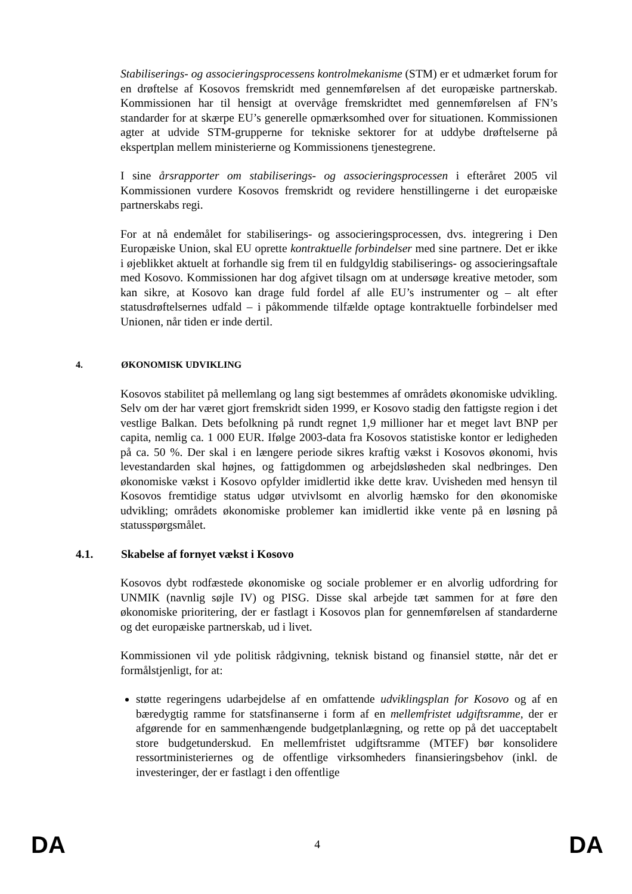Stabiliserings- og associeringsprocessens kontrolmekanisme (STM) er et udmærket forum for en drøftelse af Kosovos fremskridt med gennemførelsen af det europæiske partnerskab. Kommissionen har til hensigt at overvåge fremskridtet med gennemførelsen af FN’s standarder for at skærpe EU’s generelle opmærksomhed over for situationen. Kommissionen agter at udvide STM-grupperne for tekniske sektorer for at uddybe drøftelserne på ekspertplan mellem ministerierne og Kommissionens tjenestegrene.
I sine årsrapporter om stabiliserings- og associeringsprocessen i efteråret 2005 vil Kommissionen vurdere Kosovos fremskridt og revidere henstillingerne i det europæiske partnerskabs regi.
For at nå endemålet for stabiliserings- og associeringsprocessen, dvs. integrering i Den Europæiske Union, skal EU oprette kontraktuelle forbindelser med sine partnere. Det er ikke i øjeblikket aktuelt at forhandle sig frem til en fuldgyldig stabiliserings- og associeringsaftale med Kosovo. Kommissionen har dog afgivet tilsagn om at undersøge kreative metoder, som kan sikre, at Kosovo kan drage fuld fordel af alle EU’s instrumenter og – alt efter statusdrøftelsernes udfald – i påkommende tilfælde optage kontraktuelle forbindelser med Unionen, når tiden er inde dertil.
4. ØKONOMISK UDVIKLING
Kosovos stabilitet på mellemlang og lang sigt bestemmes af områdets økonomiske udvikling. Selv om der har været gjort fremskridt siden 1999, er Kosovo stadig den fattigste region i det vestlige Balkan. Dets befolkning på rundt regnet 1,9 millioner har et meget lavt BNP per capita, nemlig ca. 1 000 EUR. Ifølge 2003-data fra Kosovos statistiske kontor er ledigheden på ca. 50 %. Der skal i en længere periode sikres kraftig vækst i Kosovos økonomi, hvis levestandarden skal højnes, og fattigdommen og arbejdsløsheden skal nedbringes. Den økonomiske vækst i Kosovo opfylder imidlertid ikke dette krav. Uvisheden med hensyn til Kosovos fremtidige status udgør utvivlsomt en alvorlig hæmsko for den økonomiske udvikling; områdets økonomiske problemer kan imidlertid ikke vente på en løsning på statusspørgsmålet.
4.1. Skabelse af fornyet vækst i Kosovo
Kosovos dybt rodfæstede økonomiske og sociale problemer er en alvorlig udfordring for UNMIK (navnlig søjle IV) og PISG. Disse skal arbejde tæt sammen for at føre den økonomiske prioritering, der er fastlagt i Kosovos plan for gennemførelsen af standarderne og det europæiske partnerskab, ud i livet.
Kommissionen vil yde politisk rådgivning, teknisk bistand og finansiel støtte, når det er formålstjenligt, for at:
støtte regeringens udarbejdelse af en omfattende udviklingsplan for Kosovo og af en bæredygtig ramme for statsfinanserne i form af en mellemfristet udgiftsramme, der er afgørende for en sammenhængende budgetplanlægning, og rette op på det uacceptabelt store budgetunderskud. En mellemfristet udgiftsramme (MTEF) bør konsolidere ressortministeriernes og de offentlige virksomheders finansieringsbehov (inkl. de investeringer, der er fastlagt i den offentlige
DA 4 DA